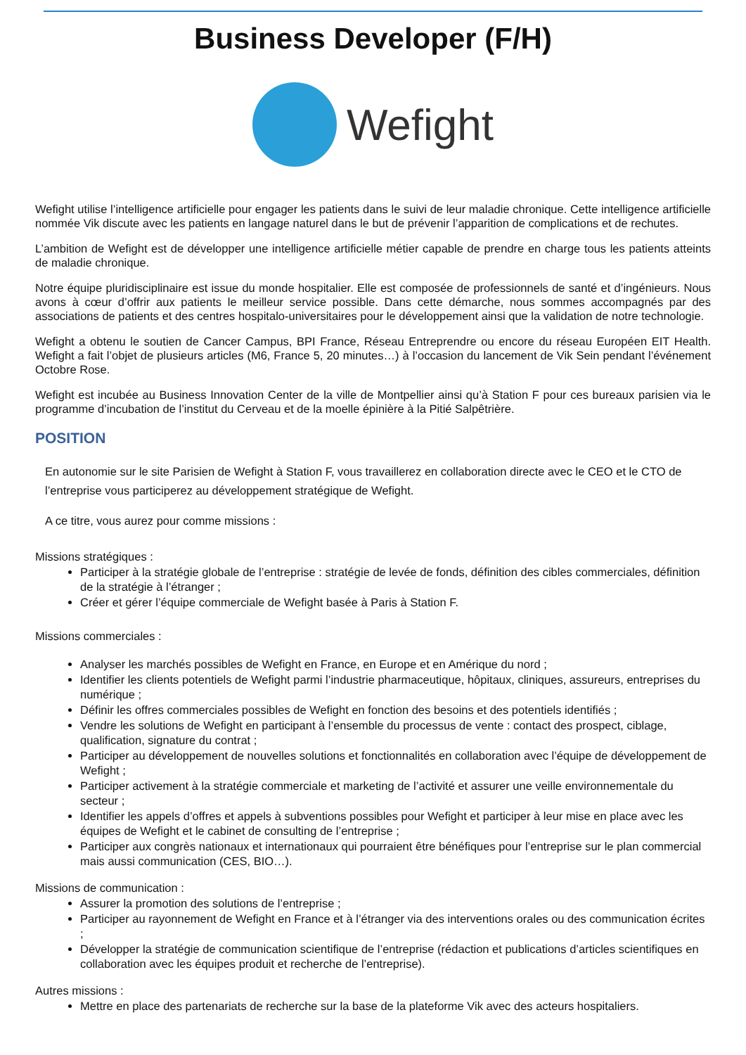Business Developer (F/H)
Wefight
Wefight utilise l’intelligence artificielle pour engager les patients dans le suivi de leur maladie chronique. Cette intelligence artificielle nommée Vik discute avec les patients en langage naturel dans le but de prévenir l’apparition de complications et de rechutes.
L’ambition de Wefight est de développer une intelligence artificielle métier capable de prendre en charge tous les patients atteints de maladie chronique.
Notre équipe pluridisciplinaire est issue du monde hospitalier. Elle est composée de professionnels de santé et d’ingénieurs. Nous avons à cœur d’offrir aux patients le meilleur service possible. Dans cette démarche, nous sommes accompagnés par des associations de patients et des centres hospitalo-universitaires pour le développement ainsi que la validation de notre technologie.
Wefight a obtenu le soutien de Cancer Campus, BPI France, Réseau Entreprendre ou encore du réseau Européen EIT Health. Wefight a fait l’objet de plusieurs articles (M6, France 5, 20 minutes…) à l’occasion du lancement de Vik Sein pendant l’événement Octobre Rose.
Wefight est incubée au Business Innovation Center de la ville de Montpellier ainsi qu’à Station F pour ces bureaux parisien via le programme d’incubation de l’institut du Cerveau et de la moelle épinière à la Pitié Salpêtrière.
POSITION
En autonomie sur le site Parisien de Wefight à Station F, vous travaillerez en collaboration directe avec le CEO et le CTO de l’entreprise vous participerez au développement stratégique de Wefight.
A ce titre, vous aurez pour comme missions :
Missions stratégiques :
Participer à la stratégie globale de l’entreprise : stratégie de levée de fonds, définition des cibles commerciales, définition de la stratégie à l’étranger ;
Créer et gérer l’équipe commerciale de Wefight basée à Paris à Station F.
Missions commerciales :
Analyser les marchés possibles de Wefight en France, en Europe et en Amérique du nord ;
Identifier les clients potentiels de Wefight parmi l’industrie pharmaceutique, hôpitaux, cliniques, assureurs, entreprises du numérique ;
Définir les offres commerciales possibles de Wefight en fonction des besoins et des potentiels identifiés ;
Vendre les solutions de Wefight en participant à l’ensemble du processus de vente : contact des prospect, ciblage, qualification, signature du contrat ;
Participer au développement de nouvelles solutions et fonctionnalités en collaboration avec l’équipe de développement de Wefight ;
Participer activement à la stratégie commerciale et marketing de l’activité et assurer une veille environnementale du secteur ;
Identifier les appels d’offres et appels à subventions possibles pour Wefight et participer à leur mise en place avec les équipes de Wefight et le cabinet de consulting de l’entreprise ;
Participer aux congrès nationaux et internationaux qui pourraient être bénéfiques pour l’entreprise sur le plan commercial mais aussi communication (CES, BIO…).
Missions de communication :
Assurer la promotion des solutions de l’entreprise ;
Participer au rayonnement de Wefight en France et à l’étranger via des interventions orales ou des communication écrites ;
Développer la stratégie de communication scientifique de l’entreprise (rédaction et publications d’articles scientifiques en collaboration avec les équipes produit et recherche de l’entreprise).
Autres missions :
Mettre en place des partenariats de recherche sur la base de la plateforme Vik avec des acteurs hospitaliers.